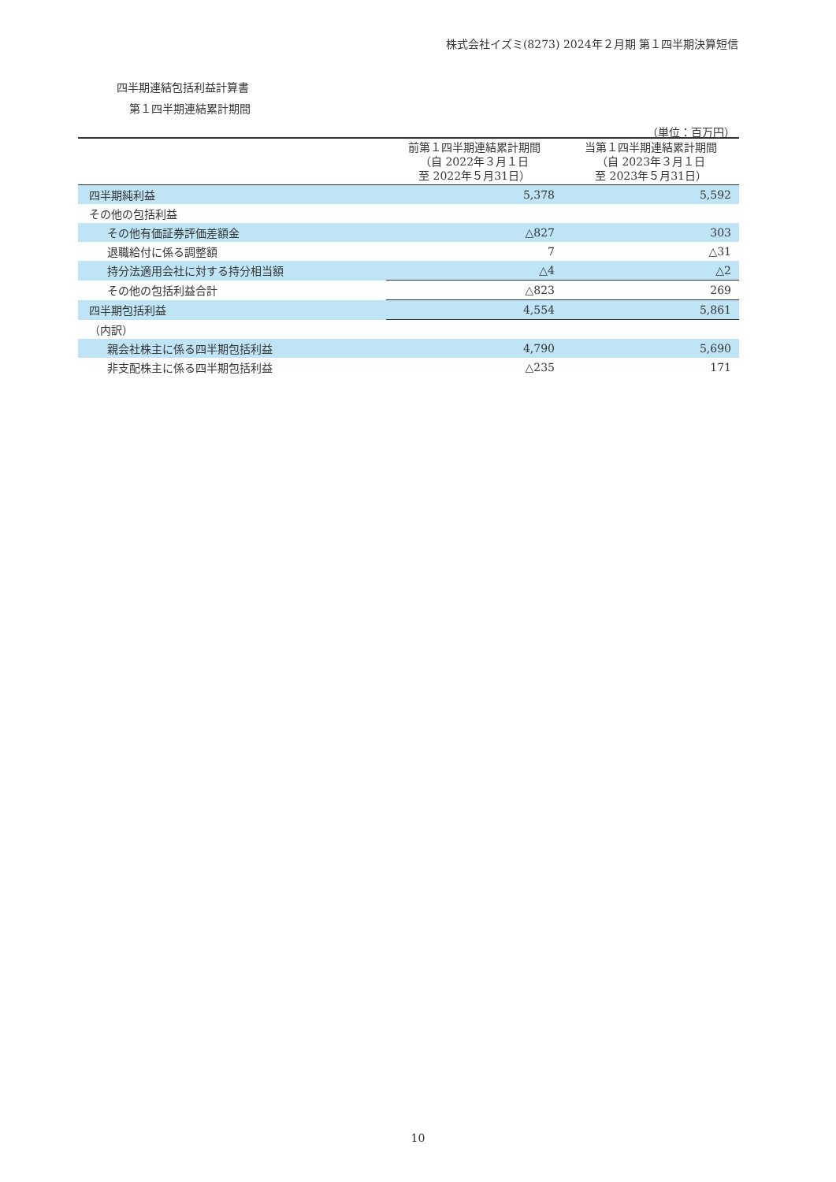株式会社イズミ(8273) 2024年２月期 第１四半期決算短信
四半期連結包括利益計算書
第１四半期連結累計期間
（単位：百万円）
| | 前第１四半期連結累計期間 （自 2022年３月１日 至 2022年５月31日） | 当第１四半期連結累計期間 （自 2023年３月１日 至 2023年５月31日） |
| --- | --- | --- |
| 四半期純利益 | 5,378 | 5,592 |
| その他の包括利益 | | |
| その他有価証券評価差額金 | △827 | 303 |
| 退職給付に係る調整額 | 7 | △31 |
| 持分法適用会社に対する持分相当額 | △4 | △2 |
| その他の包括利益合計 | △823 | 269 |
| 四半期包括利益 | 4,554 | 5,861 |
| （内訳） | | |
| 親会社株主に係る四半期包括利益 | 4,790 | 5,690 |
| 非支配株主に係る四半期包括利益 | △235 | 171 |
10